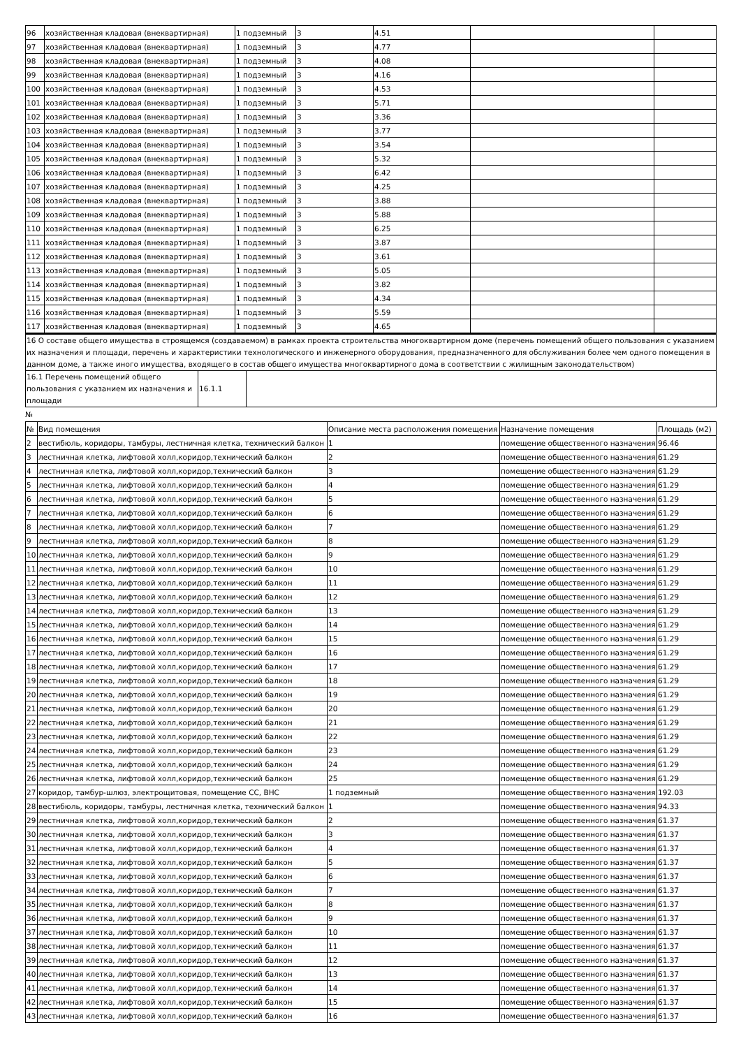| 96 | хозяйственная кладовая (внеквартирная) | 1 подземный | 3 | 4.51 | | |
| 97 | хозяйственная кладовая (внеквартирная) | 1 подземный | 3 | 4.77 | | |
| 98 | хозяйственная кладовая (внеквартирная) | 1 подземный | 3 | 4.08 | | |
| 99 | хозяйственная кладовая (внеквартирная) | 1 подземный | 3 | 4.16 | | |
| 100 | хозяйственная кладовая (внеквартирная) | 1 подземный | 3 | 4.53 | | |
| 101 | хозяйственная кладовая (внеквартирная) | 1 подземный | 3 | 5.71 | | |
| 102 | хозяйственная кладовая (внеквартирная) | 1 подземный | 3 | 3.36 | | |
| 103 | хозяйственная кладовая (внеквартирная) | 1 подземный | 3 | 3.77 | | |
| 104 | хозяйственная кладовая (внеквартирная) | 1 подземный | 3 | 3.54 | | |
| 105 | хозяйственная кладовая (внеквартирная) | 1 подземный | 3 | 5.32 | | |
| 106 | хозяйственная кладовая (внеквартирная) | 1 подземный | 3 | 6.42 | | |
| 107 | хозяйственная кладовая (внеквартирная) | 1 подземный | 3 | 4.25 | | |
| 108 | хозяйственная кладовая (внеквартирная) | 1 подземный | 3 | 3.88 | | |
| 109 | хозяйственная кладовая (внеквартирная) | 1 подземный | 3 | 5.88 | | |
| 110 | хозяйственная кладовая (внеквартирная) | 1 подземный | 3 | 6.25 | | |
| 111 | хозяйственная кладовая (внеквартирная) | 1 подземный | 3 | 3.87 | | |
| 112 | хозяйственная кладовая (внеквартирная) | 1 подземный | 3 | 3.61 | | |
| 113 | хозяйственная кладовая (внеквартирная) | 1 подземный | 3 | 5.05 | | |
| 114 | хозяйственная кладовая (внеквартирная) | 1 подземный | 3 | 3.82 | | |
| 115 | хозяйственная кладовая (внеквартирная) | 1 подземный | 3 | 4.34 | | |
| 116 | хозяйственная кладовая (внеквартирная) | 1 подземный | 3 | 5.59 | | |
| 117 | хозяйственная кладовая (внеквартирная) | 1 подземный | 3 | 4.65 | | |
| 16 О составе общего имущества в строящемся (создаваемом) в рамках проекта строительства многоквартирном доме (перечень помещений общего пользования с указанием их назначения и площади, перечень и характеристики технологического и инженерного оборудования, предназначенного для обслуживания более чем одного помещения в данном доме, а также иного имущества, входящего в состав общего имущества многоквартирного дома в соответствии с жилищным законодательством) | | |
| 16.1 Перечень помещений общего пользования с указанием их назначения и площади | 16.1.1 | |
№
| № | Вид помещения | Описание места расположения помещения | Назначение помещения | Площадь (м2) |
| --- | --- | --- | --- | --- |
| 2 | вестибюль, коридоры, тамбуры, лестничная клетка, технический балкон | 1 | помещение общественного назначения | 96.46 |
| 3 | лестничная клетка, лифтовой холл,коридор,технический балкон | 2 | помещение общественного назначения | 61.29 |
| 4 | лестничная клетка, лифтовой холл,коридор,технический балкон | 3 | помещение общественного назначения | 61.29 |
| 5 | лестничная клетка, лифтовой холл,коридор,технический балкон | 4 | помещение общественного назначения | 61.29 |
| 6 | лестничная клетка, лифтовой холл,коридор,технический балкон | 5 | помещение общественного назначения | 61.29 |
| 7 | лестничная клетка, лифтовой холл,коридор,технический балкон | 6 | помещение общественного назначения | 61.29 |
| 8 | лестничная клетка, лифтовой холл,коридор,технический балкон | 7 | помещение общественного назначения | 61.29 |
| 9 | лестничная клетка, лифтовой холл,коридор,технический балкон | 8 | помещение общественного назначения | 61.29 |
| 10 | лестничная клетка, лифтовой холл,коридор,технический балкон | 9 | помещение общественного назначения | 61.29 |
| 11 | лестничная клетка, лифтовой холл,коридор,технический балкон | 10 | помещение общественного назначения | 61.29 |
| 12 | лестничная клетка, лифтовой холл,коридор,технический балкон | 11 | помещение общественного назначения | 61.29 |
| 13 | лестничная клетка, лифтовой холл,коридор,технический балкон | 12 | помещение общественного назначения | 61.29 |
| 14 | лестничная клетка, лифтовой холл,коридор,технический балкон | 13 | помещение общественного назначения | 61.29 |
| 15 | лестничная клетка, лифтовой холл,коридор,технический балкон | 14 | помещение общественного назначения | 61.29 |
| 16 | лестничная клетка, лифтовой холл,коридор,технический балкон | 15 | помещение общественного назначения | 61.29 |
| 17 | лестничная клетка, лифтовой холл,коридор,технический балкон | 16 | помещение общественного назначения | 61.29 |
| 18 | лестничная клетка, лифтовой холл,коридор,технический балкон | 17 | помещение общественного назначения | 61.29 |
| 19 | лестничная клетка, лифтовой холл,коридор,технический балкон | 18 | помещение общественного назначения | 61.29 |
| 20 | лестничная клетка, лифтовой холл,коридор,технический балкон | 19 | помещение общественного назначения | 61.29 |
| 21 | лестничная клетка, лифтовой холл,коридор,технический балкон | 20 | помещение общественного назначения | 61.29 |
| 22 | лестничная клетка, лифтовой холл,коридор,технический балкон | 21 | помещение общественного назначения | 61.29 |
| 23 | лестничная клетка, лифтовой холл,коридор,технический балкон | 22 | помещение общественного назначения | 61.29 |
| 24 | лестничная клетка, лифтовой холл,коридор,технический балкон | 23 | помещение общественного назначения | 61.29 |
| 25 | лестничная клетка, лифтовой холл,коридор,технический балкон | 24 | помещение общественного назначения | 61.29 |
| 26 | лестничная клетка, лифтовой холл,коридор,технический балкон | 25 | помещение общественного назначения | 61.29 |
| 27 | коридор, тамбур-шлюз, электрощитовая, помещение СС, ВНС | 1 подземный | помещение общественного назначения | 192.03 |
| 28 | вестибюль, коридоры, тамбуры, лестничная клетка, технический балкон | 1 | помещение общественного назначения | 94.33 |
| 29 | лестничная клетка, лифтовой холл,коридор,технический балкон | 2 | помещение общественного назначения | 61.37 |
| 30 | лестничная клетка, лифтовой холл,коридор,технический балкон | 3 | помещение общественного назначения | 61.37 |
| 31 | лестничная клетка, лифтовой холл,коридор,технический балкон | 4 | помещение общественного назначения | 61.37 |
| 32 | лестничная клетка, лифтовой холл,коридор,технический балкон | 5 | помещение общественного назначения | 61.37 |
| 33 | лестничная клетка, лифтовой холл,коридор,технический балкон | 6 | помещение общественного назначения | 61.37 |
| 34 | лестничная клетка, лифтовой холл,коридор,технический балкон | 7 | помещение общественного назначения | 61.37 |
| 35 | лестничная клетка, лифтовой холл,коридор,технический балкон | 8 | помещение общественного назначения | 61.37 |
| 36 | лестничная клетка, лифтовой холл,коридор,технический балкон | 9 | помещение общественного назначения | 61.37 |
| 37 | лестничная клетка, лифтовой холл,коридор,технический балкон | 10 | помещение общественного назначения | 61.37 |
| 38 | лестничная клетка, лифтовой холл,коридор,технический балкон | 11 | помещение общественного назначения | 61.37 |
| 39 | лестничная клетка, лифтовой холл,коридор,технический балкон | 12 | помещение общественного назначения | 61.37 |
| 40 | лестничная клетка, лифтовой холл,коридор,технический балкон | 13 | помещение общественного назначения | 61.37 |
| 41 | лестничная клетка, лифтовой холл,коридор,технический балкон | 14 | помещение общественного назначения | 61.37 |
| 42 | лестничная клетка, лифтовой холл,коридор,технический балкон | 15 | помещение общественного назначения | 61.37 |
| 43 | лестничная клетка, лифтовой холл,коридор,технический балкон | 16 | помещение общественного назначения | 61.37 |